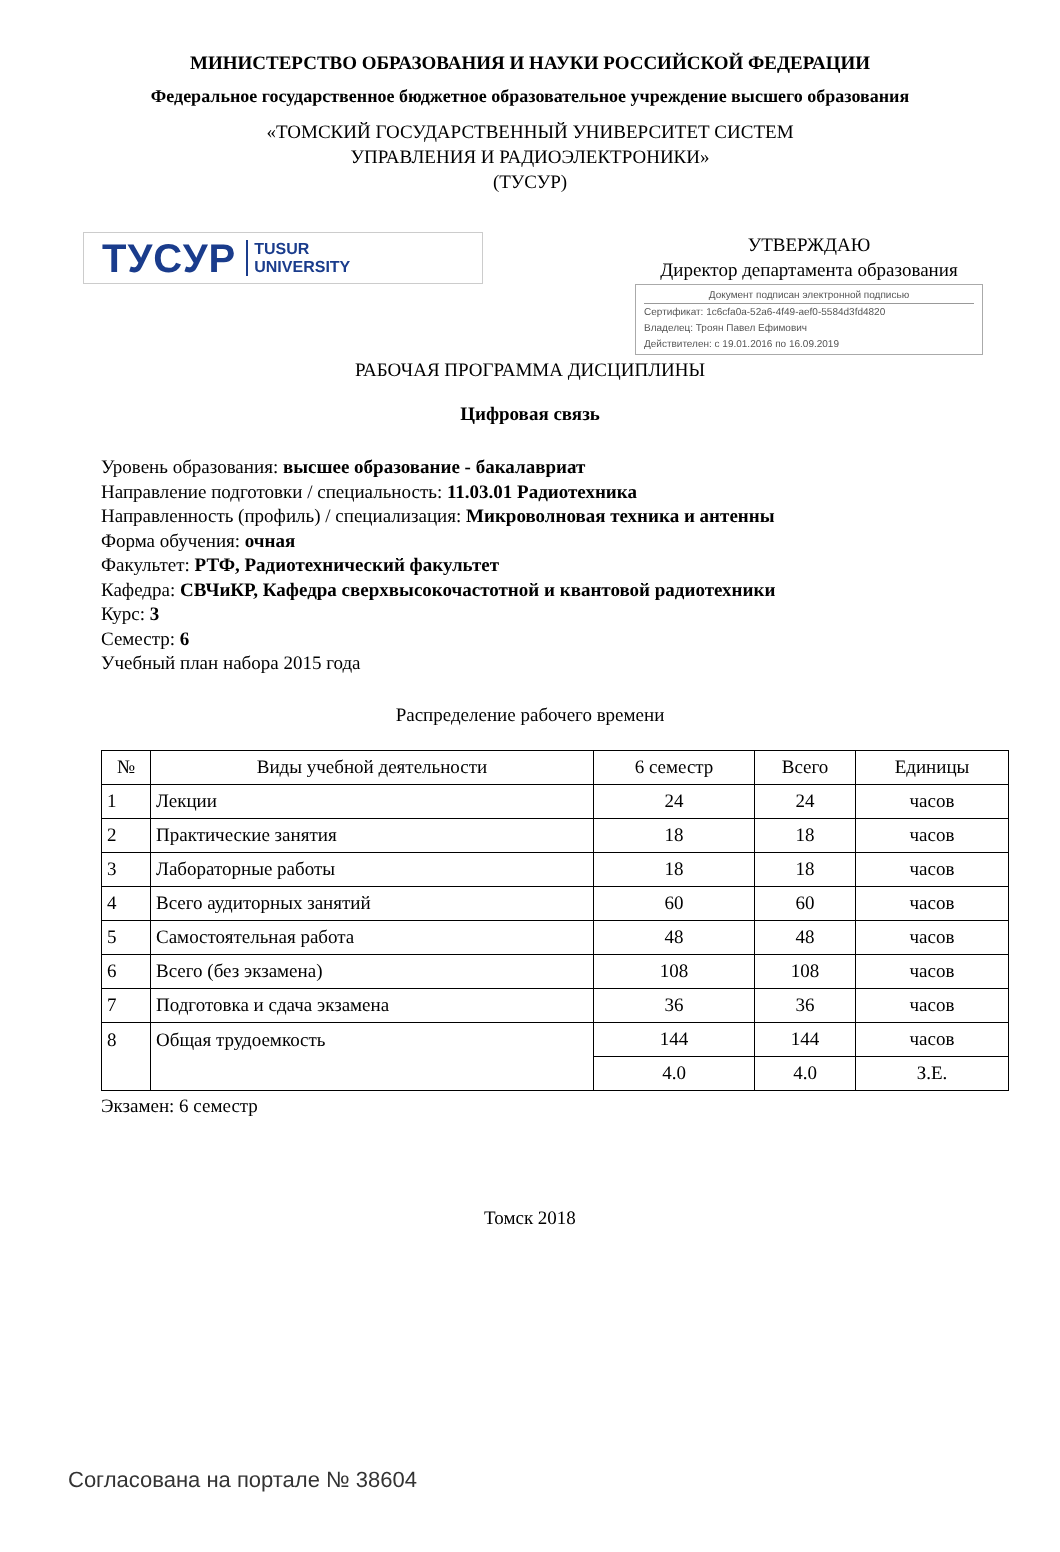МИНИСТЕРСТВО ОБРАЗОВАНИЯ И НАУКИ РОССИЙСКОЙ ФЕДЕРАЦИИ
Федеральное государственное бюджетное образовательное учреждение высшего образования
«ТОМСКИЙ ГОСУДАРСТВЕННЫЙ УНИВЕРСИТЕТ СИСТЕМ
УПРАВЛЕНИЯ И РАДИОЭЛЕКТРОНИКИ»
(ТУСУР)
ТУСУР TUSUR
UNIVERSITY
УТВЕРЖДАЮ
Директор департамента образования
Документ подписан электронной подписью
Сертификат: 1c6cfa0a-52a6-4f49-aef0-5584d3fd4820
Владелец: Троян Павел Ефимович
Действителен: с 19.01.2016 по 16.09.2019
РАБОЧАЯ ПРОГРАММА ДИСЦИПЛИНЫ
Цифровая связь
Уровень образования: высшее образование - бакалавриат
Направление подготовки / специальность: 11.03.01 Радиотехника
Направленность (профиль) / специализация: Микроволновая техника и антенны
Форма обучения: очная
Факультет: РТФ, Радиотехнический факультет
Кафедра: СВЧиКР, Кафедра сверхвысокочастотной и квантовой радиотехники
Курс: 3
Семестр: 6
Учебный план набора 2015 года
Распределение рабочего времени
| № | Виды учебной деятельности | 6 семестр | Всего | Единицы |
| --- | --- | --- | --- | --- |
| 1 | Лекции | 24 | 24 | часов |
| 2 | Практические занятия | 18 | 18 | часов |
| 3 | Лабораторные работы | 18 | 18 | часов |
| 4 | Всего аудиторных занятий | 60 | 60 | часов |
| 5 | Самостоятельная работа | 48 | 48 | часов |
| 6 | Всего (без экзамена) | 108 | 108 | часов |
| 7 | Подготовка и сдача экзамена | 36 | 36 | часов |
| 8 | Общая трудоемкость | 144 | 144 | часов |
| | | 4.0 | 4.0 | З.Е. |
Экзамен: 6 семестр
Томск 2018
Согласована на портале № 38604